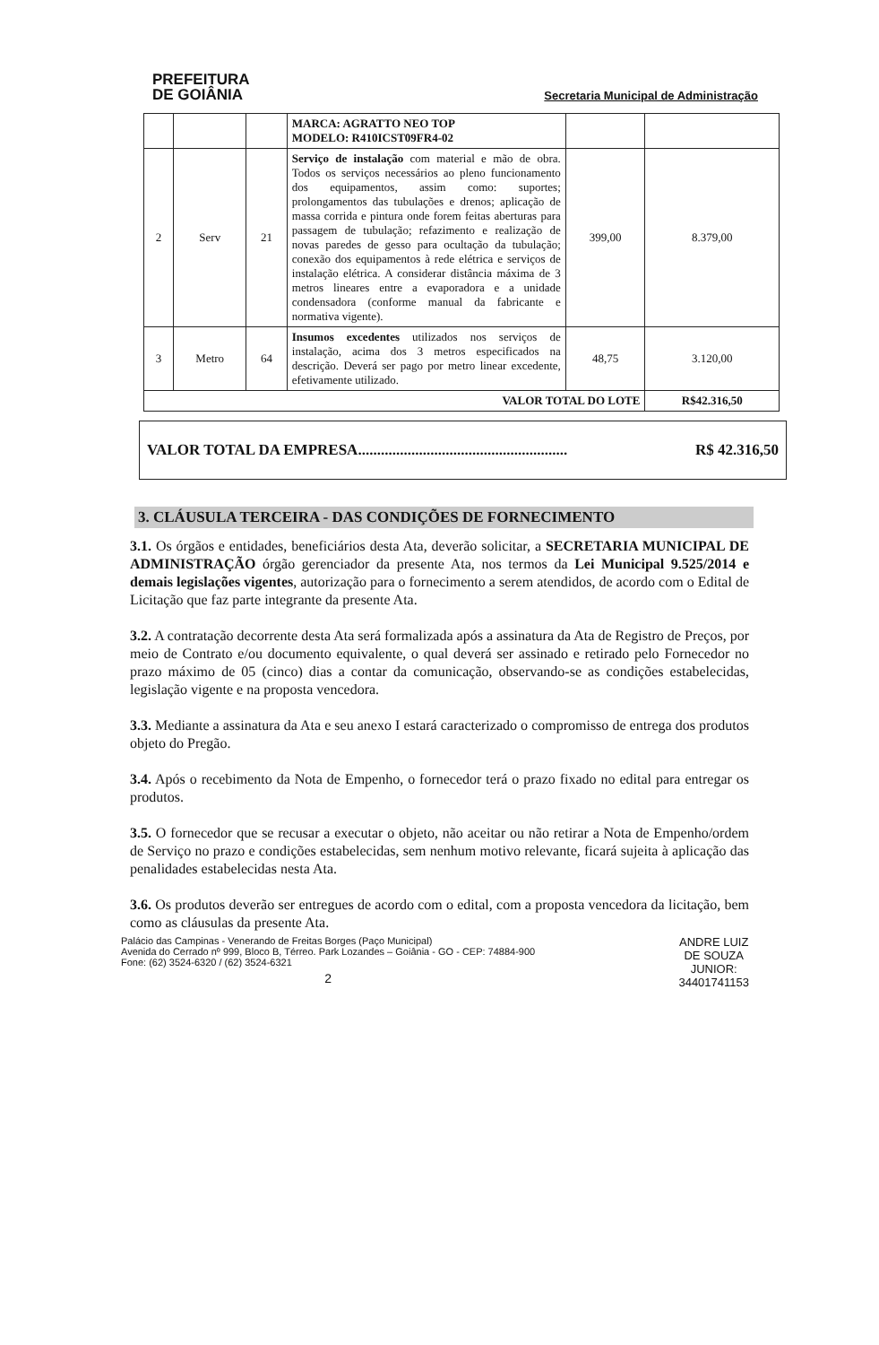PREFEITURA
DE GOIÂNIA
Secretaria Municipal de Administração
| | | | MARCA: AGRATTO NEO TOP MODELO: R410ICST09FR4-02 | | |
| 2 | Serv | 21 | Serviço de instalação com material e mão de obra. Todos os serviços necessários ao pleno funcionamento dos equipamentos, assim como: suportes; prolongamentos das tubulações e drenos; aplicação de massa corrida e pintura onde forem feitas aberturas para passagem de tubulação; refazimento e realização de novas paredes de gesso para ocultação da tubulação; conexão dos equipamentos à rede elétrica e serviços de instalação elétrica. A considerar distância máxima de 3 metros lineares entre a evaporadora e a unidade condensadora (conforme manual da fabricante e normativa vigente). | 399,00 | 8.379,00 |
| 3 | Metro | 64 | Insumos excedentes utilizados nos serviços de instalação, acima dos 3 metros especificados na descrição. Deverá ser pago por metro linear excedente, efetivamente utilizado. | 48,75 | 3.120,00 |
| VALOR TOTAL DO LOTE | | | | | R$42.316,50 |
VALOR TOTAL DA EMPRESA....................................................... R$ 42.316,50
3. CLÁUSULA TERCEIRA - DAS CONDIÇÕES DE FORNECIMENTO
3.1. Os órgãos e entidades, beneficiários desta Ata, deverão solicitar, a SECRETARIA MUNICIPAL DE ADMINISTRAÇÃO órgão gerenciador da presente Ata, nos termos da Lei Municipal 9.525/2014 e demais legislações vigentes, autorização para o fornecimento a serem atendidos, de acordo com o Edital de Licitação que faz parte integrante da presente Ata.
3.2. A contratação decorrente desta Ata será formalizada após a assinatura da Ata de Registro de Preços, por meio de Contrato e/ou documento equivalente, o qual deverá ser assinado e retirado pelo Fornecedor no prazo máximo de 05 (cinco) dias a contar da comunicação, observando-se as condições estabelecidas, legislação vigente e na proposta vencedora.
3.3. Mediante a assinatura da Ata e seu anexo I estará caracterizado o compromisso de entrega dos produtos objeto do Pregão.
3.4. Após o recebimento da Nota de Empenho, o fornecedor terá o prazo fixado no edital para entregar os produtos.
3.5. O fornecedor que se recusar a executar o objeto, não aceitar ou não retirar a Nota de Empenho/ordem de Serviço no prazo e condições estabelecidas, sem nenhum motivo relevante, ficará sujeita à aplicação das penalidades estabelecidas nesta Ata.
3.6. Os produtos deverão ser entregues de acordo com o edital, com a proposta vencedora da licitação, bem como as cláusulas da presente Ata.
Palácio das Campinas - Venerando de Freitas Borges (Paço Municipal)
Avenida do Cerrado nº 999, Bloco B, Térreo. Park Lozandes – Goiânia - GO - CEP: 74884-900
Fone: (62) 3524-6320 / (62) 3524-6321
2
ANDRE LUIZ
DE SOUZA
JUNIOR:
34401741153